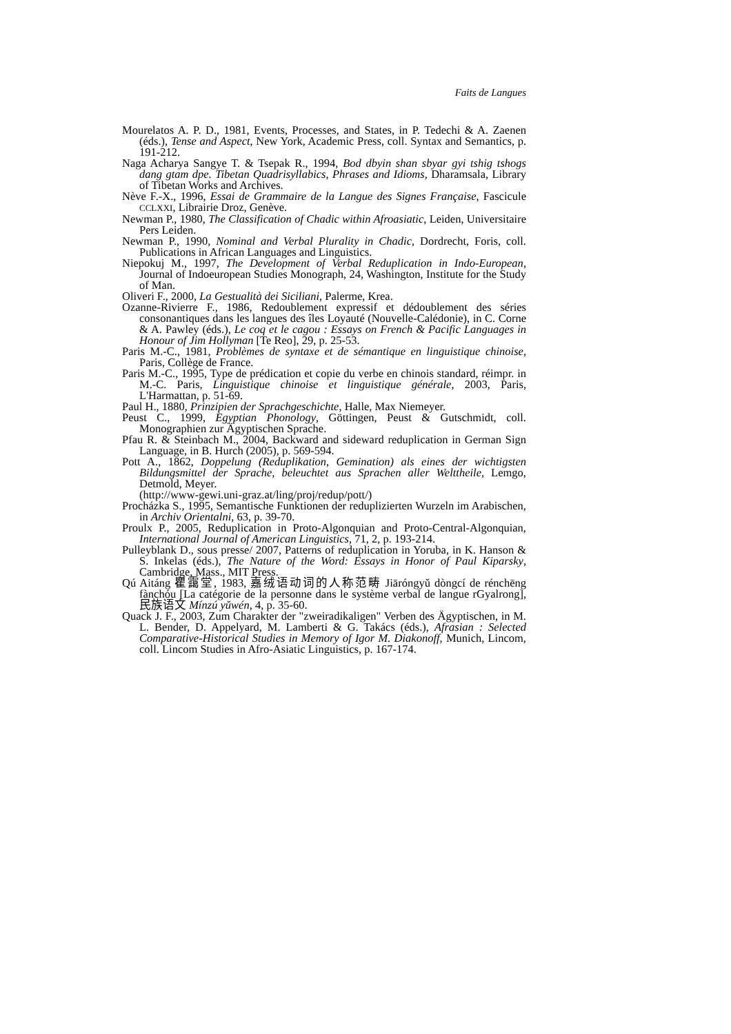Faits de Langues
Mourelatos A. P. D., 1981, Events, Processes, and States, in P. Tedechi & A. Zaenen (éds.), Tense and Aspect, New York, Academic Press, coll. Syntax and Semantics, p. 191-212.
Naga Acharya Sangye T. & Tsepak R., 1994, Bod dbyin shan sbyar gyi tshig tshogs dang gtam dpe. Tibetan Quadrisyllabics, Phrases and Idioms, Dharamsala, Library of Tibetan Works and Archives.
Nève F.-X., 1996, Essai de Grammaire de la Langue des Signes Française, Fascicule CCLXXI, Librairie Droz, Genève.
Newman P., 1980, The Classification of Chadic within Afroasiatic, Leiden, Universitaire Pers Leiden.
Newman P., 1990, Nominal and Verbal Plurality in Chadic, Dordrecht, Foris, coll. Publications in African Languages and Linguistics.
Niepokuj M., 1997, The Development of Verbal Reduplication in Indo-European, Journal of Indoeuropean Studies Monograph, 24, Washington, Institute for the Study of Man.
Oliveri F., 2000, La Gestualità dei Siciliani, Palerme, Krea.
Ozanne-Rivierre F., 1986, Redoublement expressif et dédoublement des séries consonantiques dans les langues des îles Loyauté (Nouvelle-Calédonie), in C. Corne & A. Pawley (éds.), Le coq et le cagou : Essays on French & Pacific Languages in Honour of Jim Hollyman [Te Reo], 29, p. 25-53.
Paris M.-C., 1981, Problèmes de syntaxe et de sémantique en linguistique chinoise, Paris, Collège de France.
Paris M.-C., 1995, Type de prédication et copie du verbe en chinois standard, réimpr. in M.-C. Paris, Linguistique chinoise et linguistique générale, 2003, Paris, L'Harmattan, p. 51-69.
Paul H., 1880, Prinzipien der Sprachgeschichte, Halle, Max Niemeyer.
Peust C., 1999, Egyptian Phonology, Göttingen, Peust & Gutschmidt, coll. Monographien zur Ägyptischen Sprache.
Pfau R. & Steinbach M., 2004, Backward and sideward reduplication in German Sign Language, in B. Hurch (2005), p. 569-594.
Pott A., 1862, Doppelung (Reduplikation, Gemination) als eines der wichtigsten Bildungsmittel der Sprache, beleuchtet aus Sprachen aller Welttheile, Lemgo, Detmold, Meyer.
(http://www-gewi.uni-graz.at/ling/proj/redup/pott/)
Procházka S., 1995, Semantische Funktionen der reduplizierten Wurzeln im Arabischen, in Archiv Orientalni, 63, p. 39-70.
Proulx P., 2005, Reduplication in Proto-Algonquian and Proto-Central-Algonquian, International Journal of American Linguistics, 71, 2, p. 193-214.
Pulleyblank D., sous presse/ 2007, Patterns of reduplication in Yoruba, in K. Hanson & S. Inkelas (éds.), The Nature of the Word: Essays in Honor of Paul Kiparsky, Cambridge, Mass., MIT Press.
Qú Aitáng 瞿靄堂, 1983, 嘉绒语动词的人称范畴 Jiāróngyǔ dòngcí de rénchēng fànchóu [La catégorie de la personne dans le système verbal de langue rGyalrong], 民族语文 Mínzú yǔwén, 4, p. 35-60.
Quack J. F., 2003, Zum Charakter der "zweiradikaligen" Verben des Ägyptischen, in M. L. Bender, D. Appelyard, M. Lamberti & G. Takács (éds.), Afrasian : Selected Comparative-Historical Studies in Memory of Igor M. Diakonoff, Munich, Lincom, coll. Lincom Studies in Afro-Asiatic Linguistics, p. 167-174.